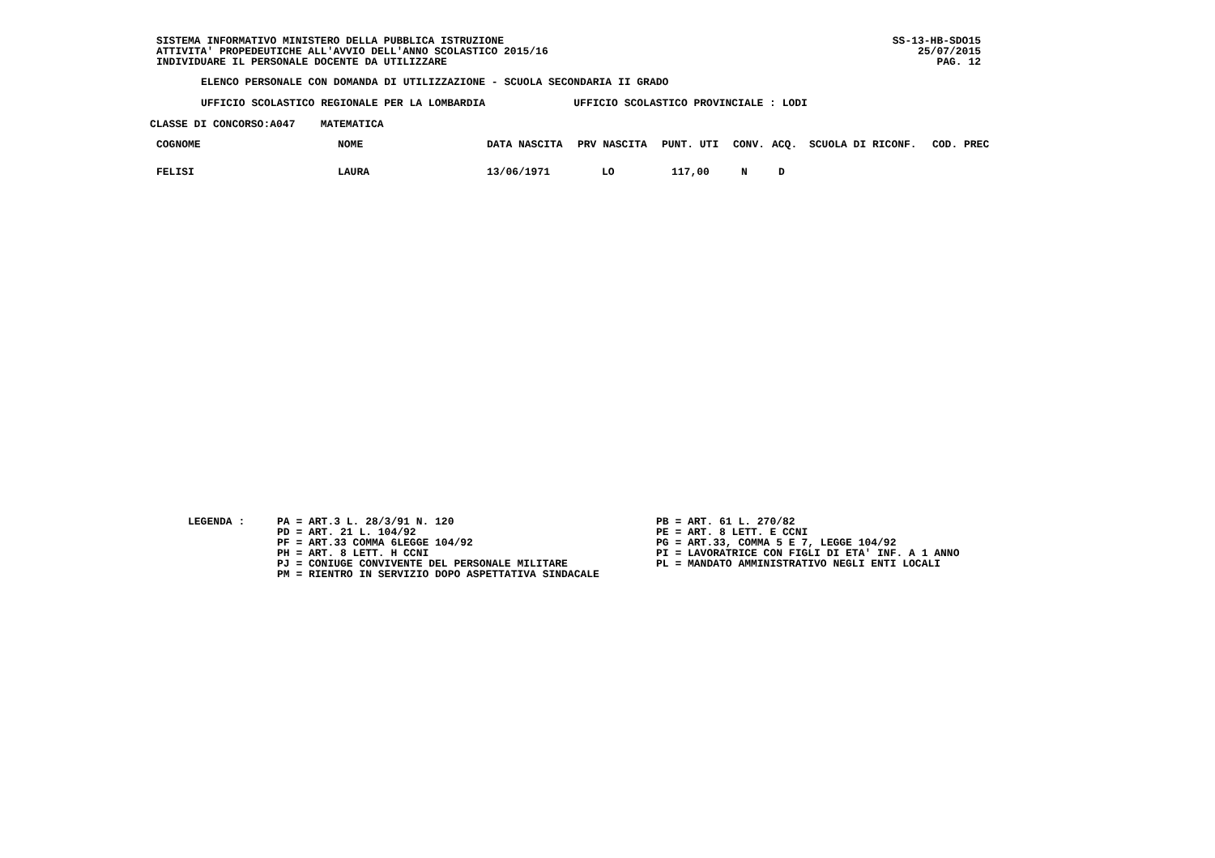SISTEMA INFORMATIVO MINISTERO DELLA PUBBLICA ISTRUZIONE
ATTIVITA' PROPEDEUTICHE ALL'AVVIO DELL'ANNO SCOLASTICO 2015/16
INDIVIDUARE IL PERSONALE DOCENTE DA UTILIZZARE
SS-13-HB-SDO15
25/07/2015
PAG. 12
ELENCO PERSONALE CON DOMANDA DI UTILIZZAZIONE - SCUOLA SECONDARIA II GRADO
UFFICIO SCOLASTICO REGIONALE PER LA LOMBARDIA UFFICIO SCOLASTICO PROVINCIALE : LODI
CLASSE DI CONCORSO:A047 MATEMATICA
| COGNOME | NOME | DATA NASCITA | PRV NASCITA | PUNT. UTI | CONV. | ACQ. | SCUOLA DI RICONF. | COD. PREC |
| --- | --- | --- | --- | --- | --- | --- | --- | --- |
| FELISI | LAURA | 13/06/1971 | LO | 117,00 | N | D | | |
LEGENDA : PA = ART.3 L. 28/3/91 N. 120
PD = ART. 21 L. 104/92
PF = ART.33 COMMA 6LEGGE 104/92
PH = ART. 8 LETT. H CCNI
PJ = CONIUGE CONVIVENTE DEL PERSONALE MILITARE
PM = RIENTRO IN SERVIZIO DOPO ASPETTATIVA SINDACALE
PB = ART. 61 L. 270/82
PE = ART. 8 LETT. E CCNI
PG = ART.33, COMMA 5 E 7, LEGGE 104/92
PI = LAVORATRICE CON FIGLI DI ETA' INF. A 1 ANNO
PL = MANDATO AMMINISTRATIVO NEGLI ENTI LOCALI